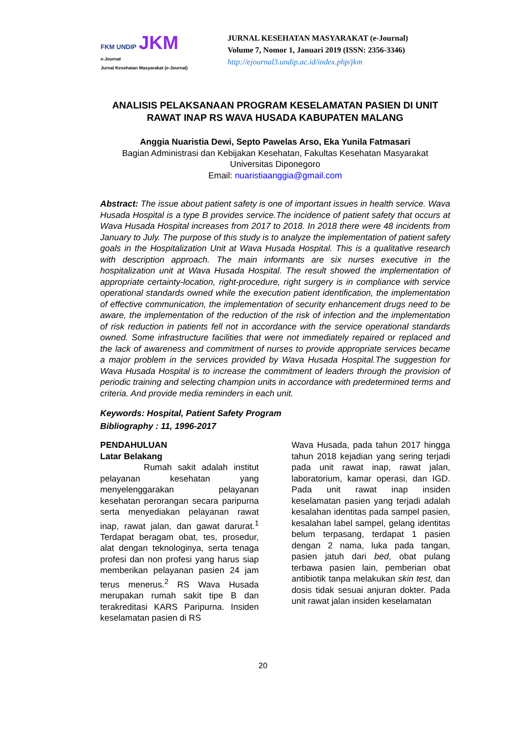FKM UNDIP JKM
e-Journal
Jurnal Kesehatan Masyarakat (e-Journal)
JURNAL KESEHATAN MASYARAKAT (e-Journal)
Volume 7, Nomor 1, Januari 2019 (ISSN: 2356-3346)
http://ejournal3.undip.ac.id/index.php/jkm
ANALISIS PELAKSANAAN PROGRAM KESELAMATAN PASIEN DI UNIT RAWAT INAP RS WAVA HUSADA KABUPATEN MALANG
Anggia Nuaristia Dewi, Septo Pawelas Arso, Eka Yunila Fatmasari
Bagian Administrasi dan Kebijakan Kesehatan, Fakultas Kesehatan Masyarakat
Universitas Diponegoro
Email: nuaristiaanggia@gmail.com
Abstract: The issue about patient safety is one of important issues in health service. Wava Husada Hospital is a type B provides service.The incidence of patient safety that occurs at Wava Husada Hospital increases from 2017 to 2018. In 2018 there were 48 incidents from January to July. The purpose of this study is to analyze the implementation of patient safety goals in the Hospitalization Unit at Wava Husada Hospital. This is a qualitative research with description approach. The main informants are six nurses executive in the hospitalization unit at Wava Husada Hospital. The result showed the implementation of appropriate certainty-location, right-procedure, right surgery is in compliance with service operational standards owned while the execution patient identification, the implementation of effective communication, the implementation of security enhancement drugs need to be aware, the implementation of the reduction of the risk of infection and the implementation of risk reduction in patients fell not in accordance with the service operational standards owned. Some infrastructure facilities that were not immediately repaired or replaced and the lack of awareness and commitment of nurses to provide appropriate services became a major problem in the services provided by Wava Husada Hospital.The suggestion for Wava Husada Hospital is to increase the commitment of leaders through the provision of periodic training and selecting champion units in accordance with predetermined terms and criteria. And provide media reminders in each unit.
Keywords: Hospital, Patient Safety Program
Bibliography : 11, 1996-2017
PENDAHULUAN
Latar Belakang
Rumah sakit adalah institut pelayanan kesehatan yang menyelenggarakan pelayanan kesehatan perorangan secara paripurna serta menyediakan pelayanan rawat inap, rawat jalan, dan gawat darurat.<sup>1</sup> Terdapat beragam obat, tes, prosedur, alat dengan teknologinya, serta tenaga profesi dan non profesi yang harus siap memberikan pelayanan pasien 24 jam terus menerus.<sup>2</sup> RS Wava Husada merupakan rumah sakit tipe B dan terakreditasi KARS Paripurna. Insiden keselamatan pasien di RS
Wava Husada, pada tahun 2017 hingga tahun 2018 kejadian yang sering terjadi pada unit rawat inap, rawat jalan, laboratorium, kamar operasi, dan IGD. Pada unit rawat inap insiden keselamatan pasien yang terjadi adalah kesalahan identitas pada sampel pasien, kesalahan label sampel, gelang identitas belum terpasang, terdapat 1 pasien dengan 2 nama, luka pada tangan, pasien jatuh dari bed, obat pulang terbawa pasien lain, pemberian obat antibiotik tanpa melakukan skin test, dan dosis tidak sesuai anjuran dokter. Pada unit rawat jalan insiden keselamatan
20